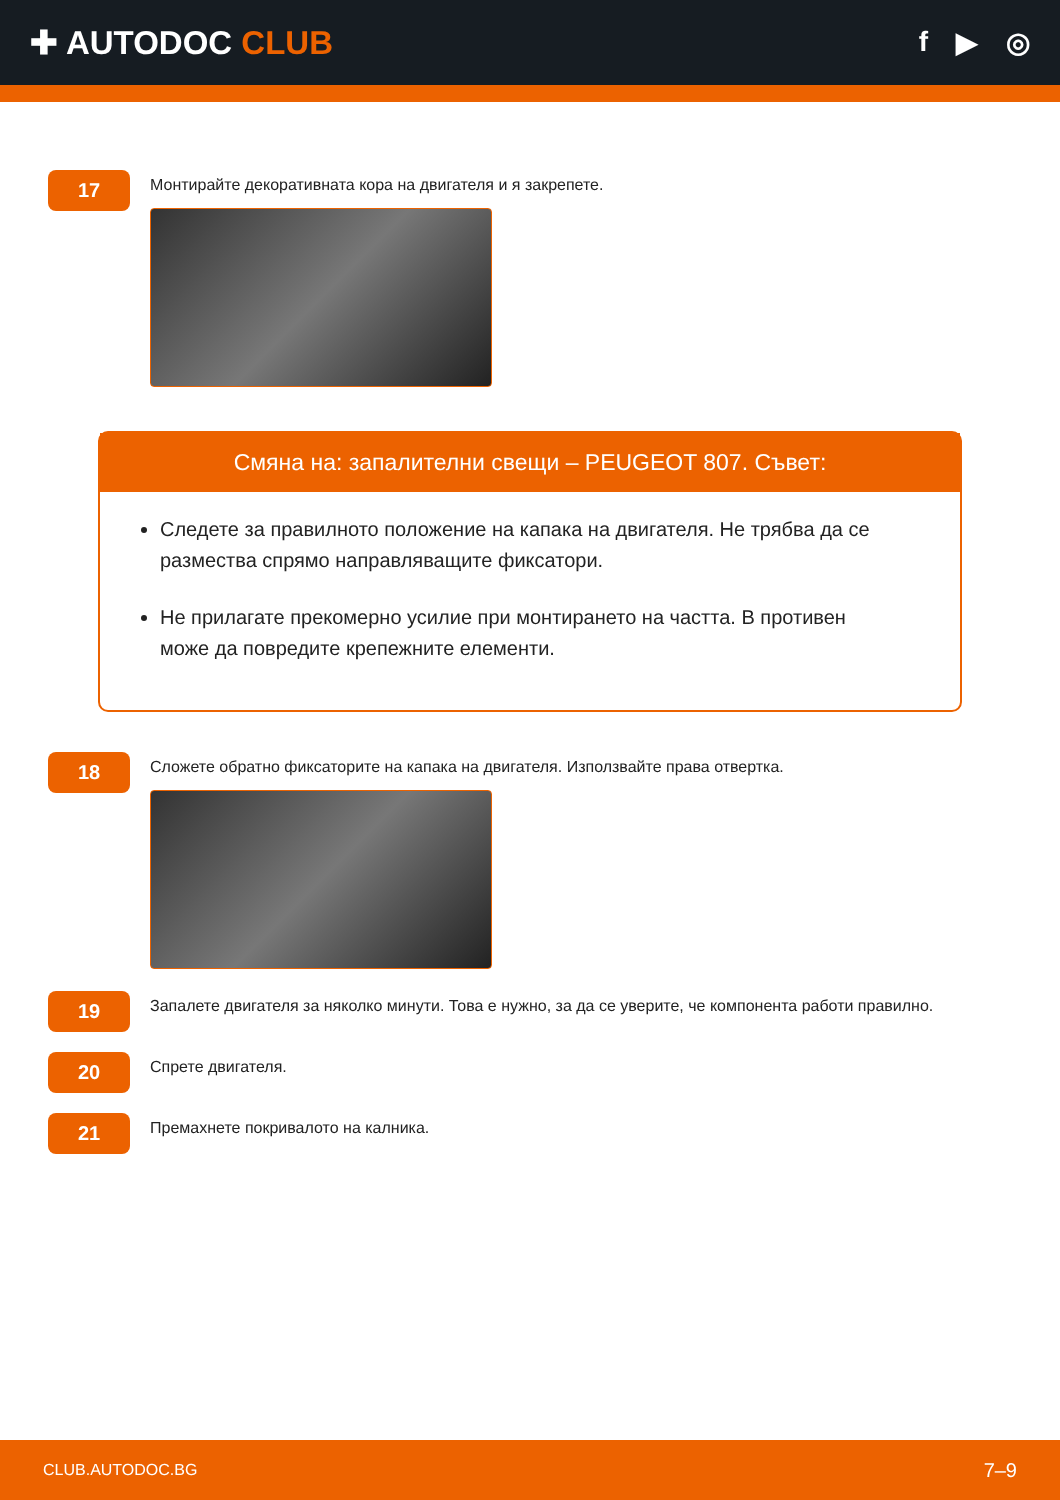✚ AUTODOC CLUB
f ▶ ◎
17
Монтирайте декоративната кора на двигателя и я закрепете.
Смяна на: запалителни свещи – PEUGEOT 807. Съвет:
Следете за правилното положение на капака на двигателя. Не трябва да се размества спрямо направляващите фиксатори.
Не прилагате прекомерно усилие при монтирането на частта. В противен може да повредите крепежните елементи.
18
Сложете обратно фиксаторите на капака на двигателя. Използвайте права отвертка.
19
Запалете двигателя за няколко минути. Това е нужно, за да се уверите, че компонента работи правилно.
20
Спрете двигателя.
21
Премахнете покривалото на калника.
CLUB.AUTODOC.BG 7–9